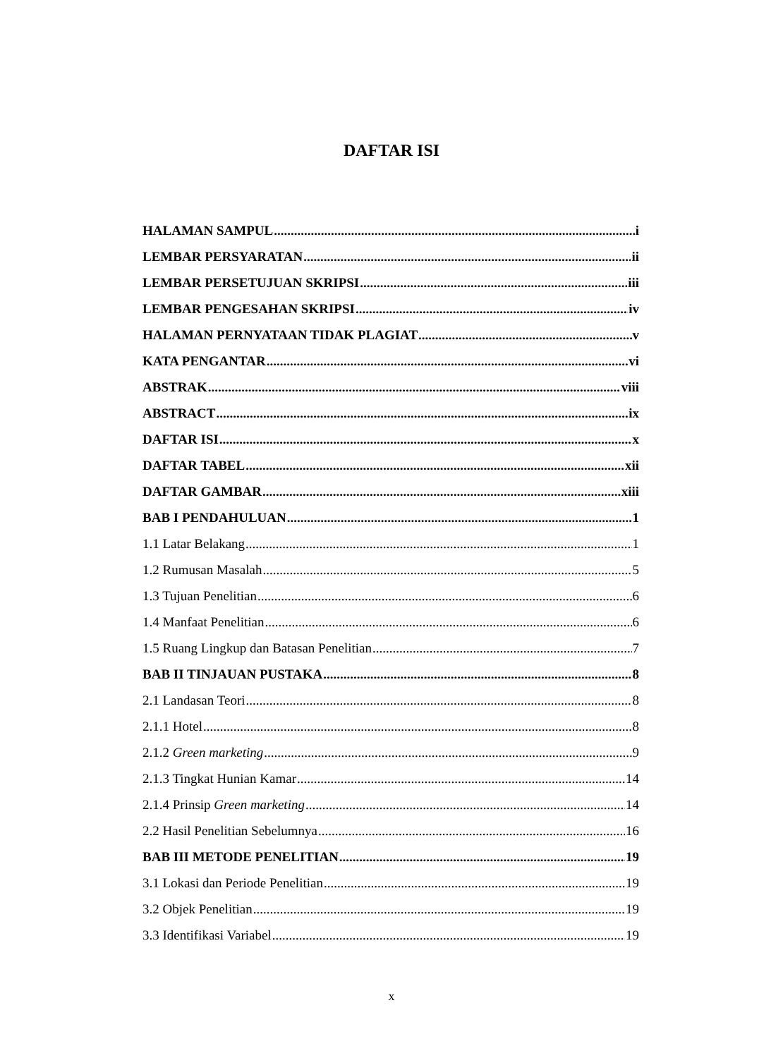DAFTAR ISI
HALAMAN SAMPUL i
LEMBAR PERSYARATAN ii
LEMBAR PERSETUJUAN SKRIPSI iii
LEMBAR PENGESAHAN SKRIPSI iv
HALAMAN PERNYATAAN TIDAK PLAGIAT v
KATA PENGANTAR vi
ABSTRAK viii
ABSTRACT ix
DAFTAR ISI x
DAFTAR TABEL xii
DAFTAR GAMBAR xiii
BAB I PENDAHULUAN 1
1.1 Latar Belakang 1
1.2 Rumusan Masalah 5
1.3 Tujuan Penelitian 6
1.4 Manfaat Penelitian 6
1.5 Ruang Lingkup dan Batasan Penelitian 7
BAB II TINJAUAN PUSTAKA 8
2.1 Landasan Teori 8
2.1.1 Hotel 8
2.1.2 Green marketing 9
2.1.3 Tingkat Hunian Kamar 14
2.1.4 Prinsip Green marketing 14
2.2 Hasil Penelitian Sebelumnya 16
BAB III METODE PENELITIAN 19
3.1 Lokasi dan Periode Penelitian 19
3.2 Objek Penelitian 19
3.3 Identifikasi Variabel 19
x